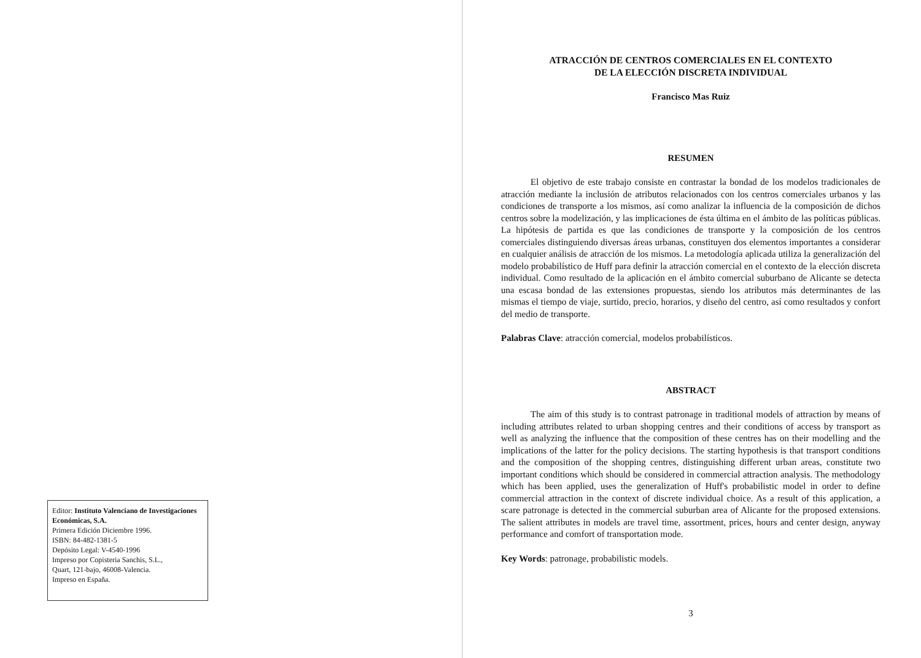Editor: Instituto Valenciano de Investigaciones Económicas, S.A.
Primera Edición Diciembre 1996.
ISBN: 84-482-1381-5
Depósito Legal: V-4540-1996
Impreso por Copisteria Sanchis, S.L.,
Quart, 121-bajo, 46008-Valencia.
Impreso en España.
ATRACCIÓN DE CENTROS COMERCIALES EN EL CONTEXTO
DE LA ELECCIÓN DISCRETA INDIVIDUAL
Francisco Mas Ruiz
RESUMEN
El objetivo de este trabajo consiste en contrastar la bondad de los modelos tradicionales de atracción mediante la inclusión de atributos relacionados con los centros comerciales urbanos y las condiciones de transporte a los mismos, así como analizar la influencia de la composición de dichos centros sobre la modelización, y las implicaciones de ésta última en el ámbito de las políticas públicas. La hipótesis de partida es que las condiciones de transporte y la composición de los centros comerciales distinguiendo diversas áreas urbanas, constituyen dos elementos importantes a considerar en cualquier análisis de atracción de los mismos. La metodología aplicada utiliza la generalización del modelo probabilístico de Huff para definir la atracción comercial en el contexto de la elección discreta individual. Como resultado de la aplicación en el ámbito comercial suburbano de Alicante se detecta una escasa bondad de las extensiones propuestas, siendo los atributos más determinantes de las mismas el tiempo de viaje, surtido, precio, horarios, y diseño del centro, así como resultados y confort del medio de transporte.
Palabras Clave: atracción comercial, modelos probabilísticos.
ABSTRACT
The aim of this study is to contrast patronage in traditional models of attraction by means of including attributes related to urban shopping centres and their conditions of access by transport as well as analyzing the influence that the composition of these centres has on their modelling and the implications of the latter for the policy decisions. The starting hypothesis is that transport conditions and the composition of the shopping centres, distinguishing different urban areas, constitute two important conditions which should be considered in commercial attraction analysis. The methodology which has been applied, uses the generalization of Huff's probabilistic model in order to define commercial attraction in the context of discrete individual choice. As a result of this application, a scare patronage is detected in the commercial suburban area of Alicante for the proposed extensions. The salient attributes in models are travel time, assortment, prices, hours and center design, anyway performance and comfort of transportation mode.
Key Words: patronage, probabilistic models.
3